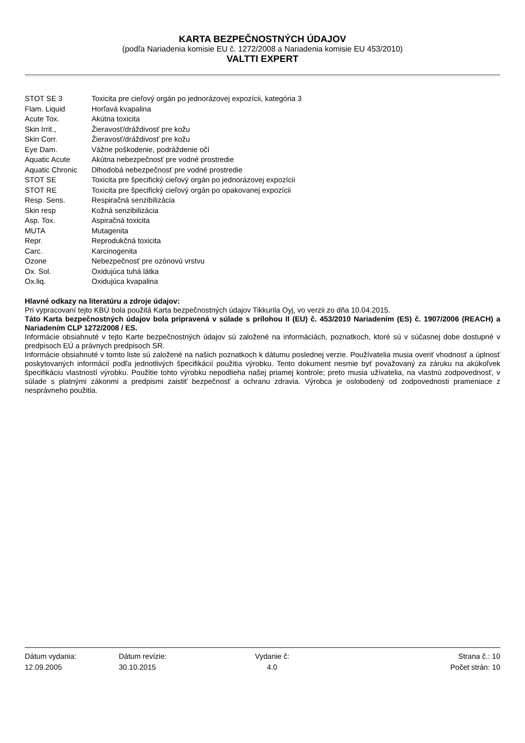KARTA BEZPEČNOSTNÝCH ÚDAJOV
(podľa Nariadenia komisie EU č. 1272/2008 a Nariadenia komisie EU 453/2010)
VALTTI EXPERT
STOT SE 3 Toxicita pre cieľový orgán po jednorázovej expozícii, kategória 3
Flam. Liquid Horľavá kvapalina
Acute Tox. Akútna toxicita
Skin Irrit., Žieravosť/dráždivosť pre kožu
Skin Corr. Žieravosť/dráždivosť pre kožu
Eye Dam. Vážne poškodenie, podráždenie očí
Aquatic Acute Akútna nebezpečnosť pre vodné prostredie
Aquatic Chronic Dlhodobá nebezpečnosť pre vodné prostredie
STOT SE Toxicita pre špecifický cieľový orgán po jednorázovej expozícii
STOT RE Toxicita pre špecifický cieľový orgán po opakovanej expozícii
Resp. Sens. Respiračná senzibilizácia
Skin resp Kožná senzibilizácia
Asp. Tox. Aspiračná toxicita
MUTA Mutagenita
Repr. Reprodukčná toxicita
Carc. Karcinogenita
Ozone Nebezpečnosť pre ozónovú vrstvu
Ox. Sol. Oxidujúca tuhá látka
Ox.liq. Oxidujúca kvapalina
Hlavné odkazy na literatúru a zdroje údajov:
Pri vypracovaní tejto KBÚ bola použitá Karta bezpečnostných údajov Tikkurila Oyj, vo verzii zo dňa 10.04.2015.
Táto Karta bezpečnostných údajov bola pripravená v súlade s prílohou II (EU) č. 453/2010 Nariadením (ES) č. 1907/2006 (REACH) a Nariadením CLP 1272/2008 / ES.
Informácie obsiahnuté v tejto Karte bezpečnostných údajov sú založené na informáciách, poznatkoch, ktoré sú v súčasnej dobe dostupné v predpisoch EÚ a právnych predpisoch SR.
Informácie obsiahnuté v tomto liste sú založené na našich poznatkoch k dátumu poslednej verzie. Používatelia musia overiť vhodnosť a úplnosť poskytovaných informácií podľa jednotlivých špecifikácií použitia výrobku. Tento dokument nesmie byť považovaný za záruku na akúkoľvek špecifikáciu vlastností výrobku. Použitie tohto výrobku nepodlieha našej priamej kontrole; preto musia užívatelia, na vlastnú zodpovednosť, v súlade s platnými zákonmi a predpismi zaistiť bezpečnosť a ochranu zdravia. Výrobca je oslobodený od zodpovednosti prameniace z nesprávneho použitia.
Dátum vydania:
12.09.2005
Dátum revízie:
30.10.2015
Vydanie č:
4.0
Strana č.: 10
Počet strán: 10